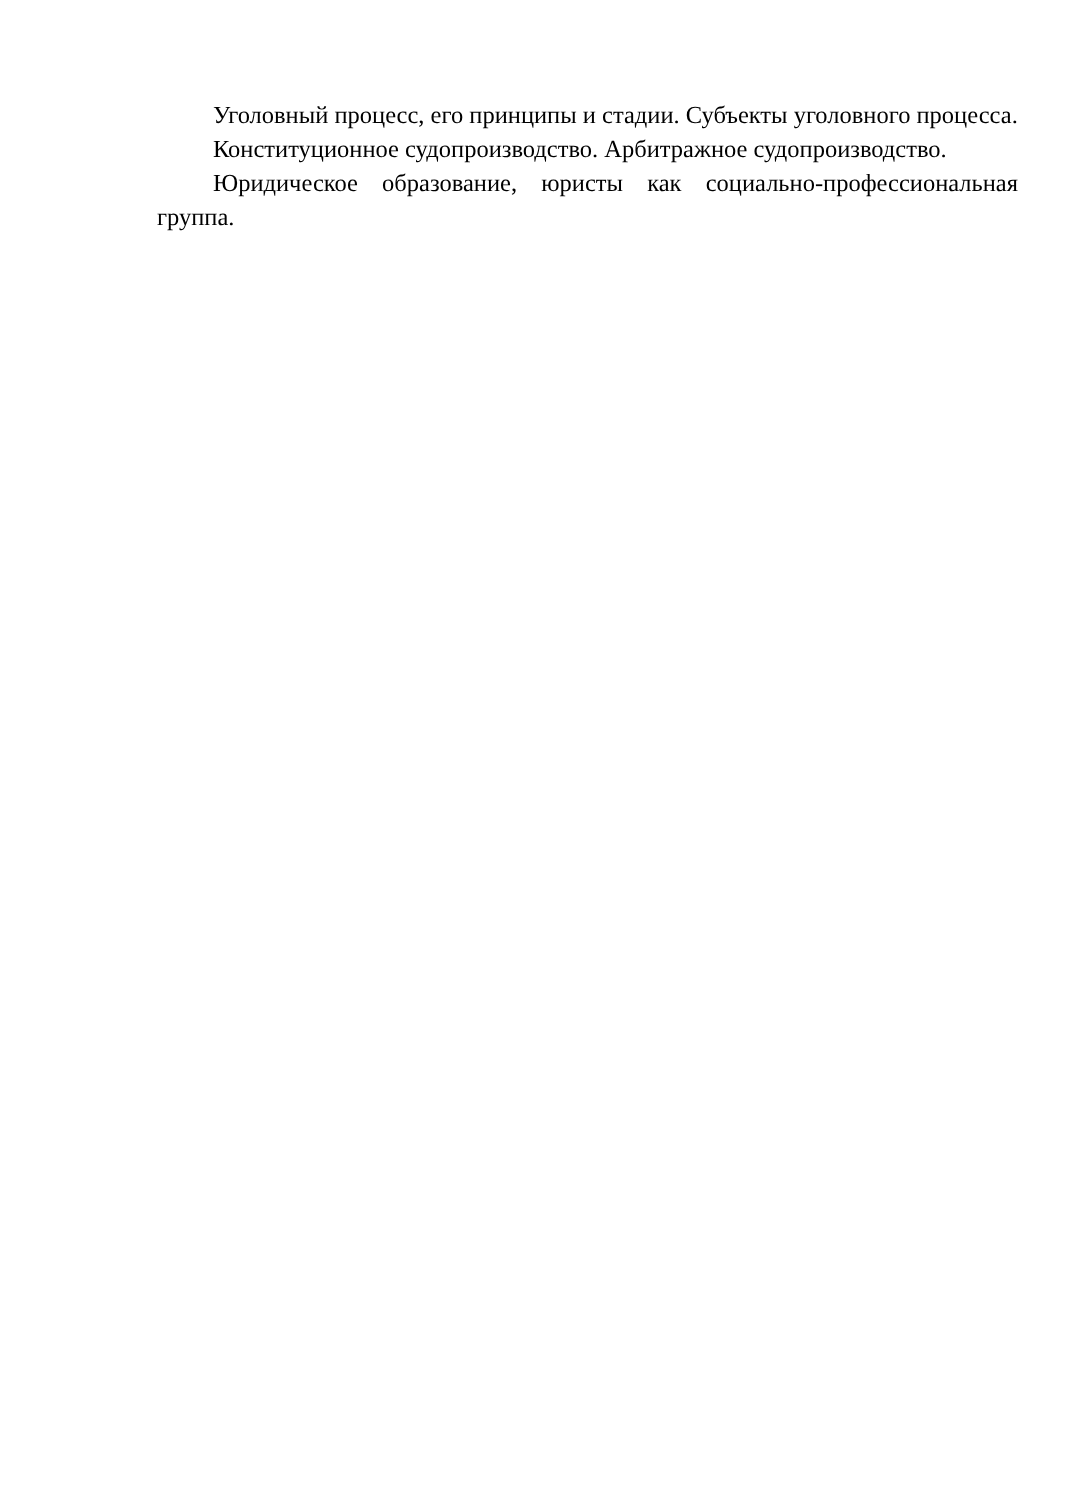Уголовный процесс, его принципы и стадии. Субъекты уголовного процесса.
Конституционное судопроизводство. Арбитражное судопроизводство.
Юридическое образование, юристы как социально-профессиональная группа.